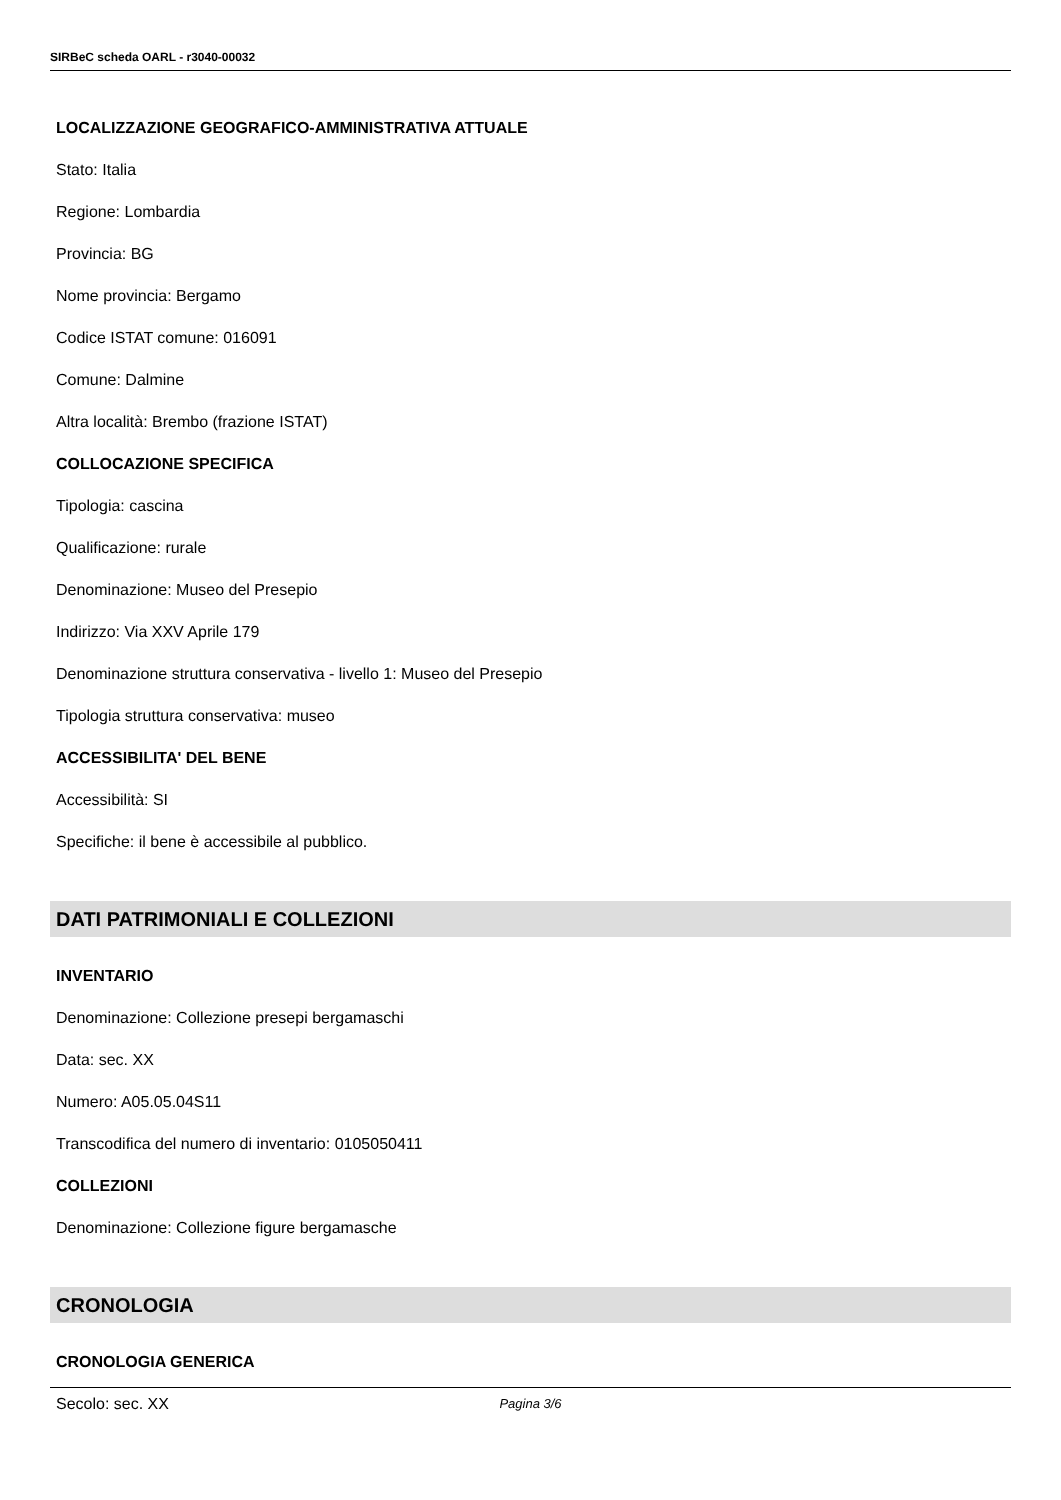SIRBeC scheda OARL - r3040-00032
LOCALIZZAZIONE GEOGRAFICO-AMMINISTRATIVA ATTUALE
Stato: Italia
Regione: Lombardia
Provincia: BG
Nome provincia: Bergamo
Codice ISTAT comune: 016091
Comune: Dalmine
Altra località: Brembo (frazione ISTAT)
COLLOCAZIONE SPECIFICA
Tipologia: cascina
Qualificazione: rurale
Denominazione: Museo del Presepio
Indirizzo: Via XXV Aprile 179
Denominazione struttura conservativa - livello 1: Museo del Presepio
Tipologia struttura conservativa: museo
ACCESSIBILITA' DEL BENE
Accessibilità: SI
Specifiche: il bene è accessibile al pubblico.
DATI PATRIMONIALI E COLLEZIONI
INVENTARIO
Denominazione: Collezione presepi bergamaschi
Data: sec. XX
Numero: A05.05.04S11
Transcodifica del numero di inventario: 0105050411
COLLEZIONI
Denominazione: Collezione figure bergamasche
CRONOLOGIA
CRONOLOGIA GENERICA
Secolo: sec. XX
Pagina 3/6